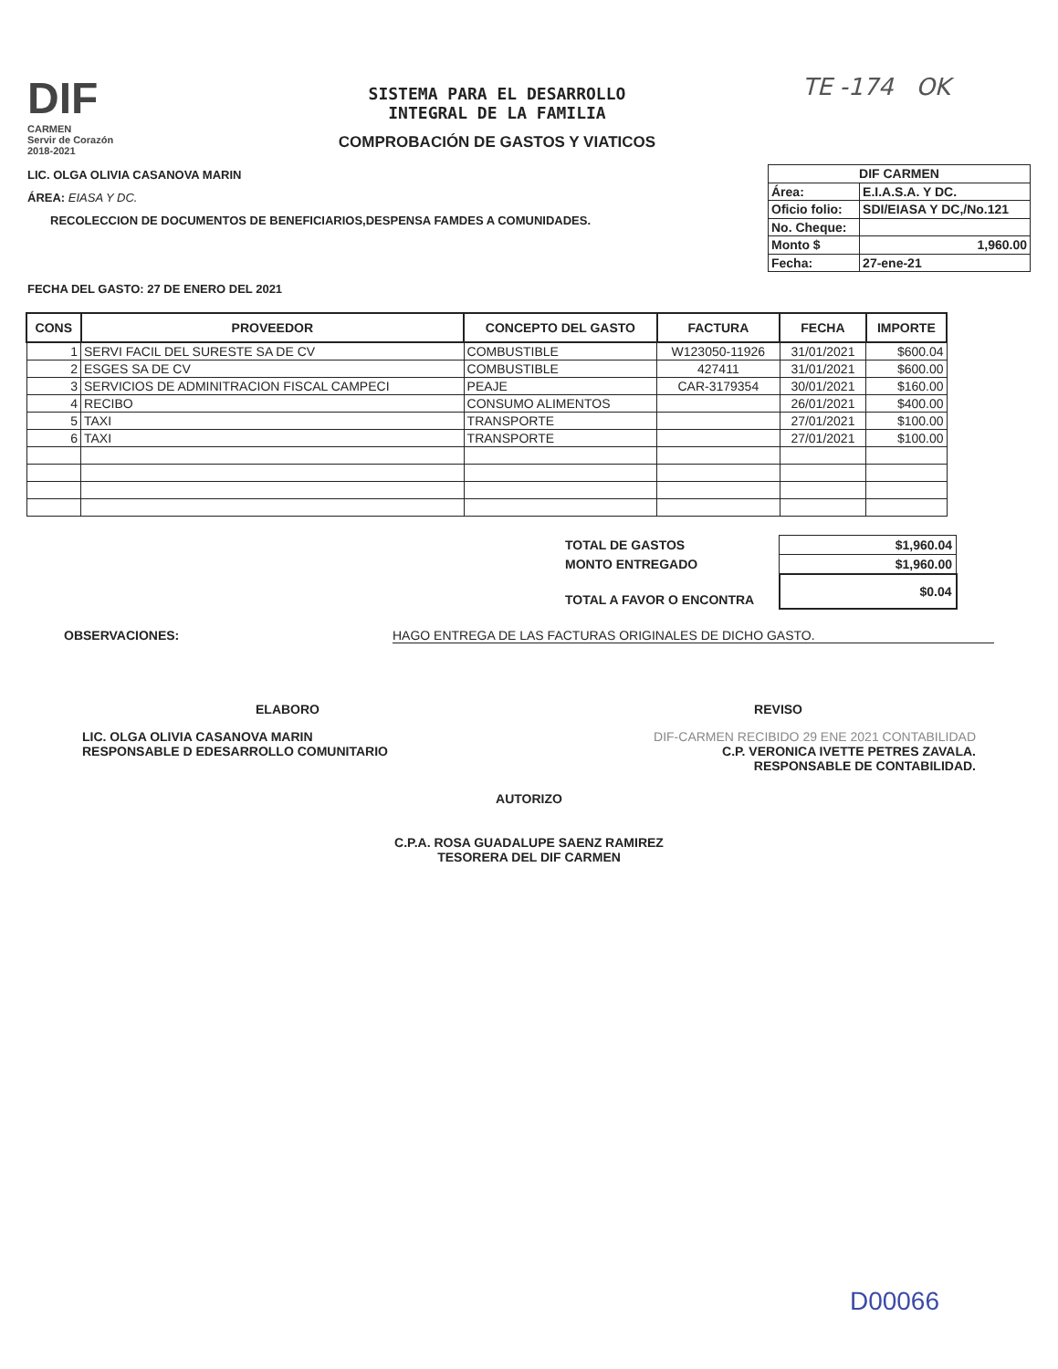DIF
CARMEN
Servir de Corazón
2018-2021
SISTEMA PARA EL DESARROLLO
INTEGRAL DE LA FAMILIA
COMPROBACIÓN DE GASTOS Y VIATICOS
TE -174 OK
LIC. OLGA OLIVIA CASANOVA MARIN
ÁREA: EIASA Y DC.
RECOLECCION DE DOCUMENTOS DE BENEFICIARIOS,DESPENSA FAMDES A COMUNIDADES.
FECHA DEL GASTO: 27 DE ENERO DEL 2021
| DIF CARMEN | |
| Área: | E.I.A.S.A. Y DC. |
| Oficio folio: | SDI/EIASA Y DC,/No.121 |
| No. Cheque: | |
| Monto $ | 1,960.00 |
| Fecha: | 27-ene-21 |
| CONS | PROVEEDOR | CONCEPTO DEL GASTO | FACTURA | FECHA | IMPORTE |
| --- | --- | --- | --- | --- | --- |
| 1 | SERVI FACIL DEL SURESTE SA DE CV | COMBUSTIBLE | W123050-11926 | 31/01/2021 | $600.04 |
| 2 | ESGES SA DE CV | COMBUSTIBLE | 427411 | 31/01/2021 | $600.00 |
| 3 | SERVICIOS DE ADMINITRACION FISCAL CAMPECI | PEAJE | CAR-3179354 | 30/01/2021 | $160.00 |
| 4 | RECIBO | CONSUMO ALIMENTOS | | 26/01/2021 | $400.00 |
| 5 | TAXI | TRANSPORTE | | 27/01/2021 | $100.00 |
| 6 | TAXI | TRANSPORTE | | 27/01/2021 | $100.00 |
| TOTAL DE GASTOS | $1,960.04 |
| MONTO ENTREGADO | $1,960.00 |
| TOTAL A FAVOR O ENCONTRA | $0.04 |
OBSERVACIONES: HAGO ENTREGA DE LAS FACTURAS ORIGINALES DE DICHO GASTO.
ELABORO
LIC. OLGA OLIVIA CASANOVA MARIN
RESPONSABLE D EDESARROLLO COMUNITARIO
REVISO
DIF-CARMEN RECIBIDO 29 ENE 2021 CONTABILIDAD
C.P. VERONICA IVETTE PETRES ZAVALA.
RESPONSABLE DE CONTABILIDAD.
AUTORIZO
C.P.A. ROSA GUADALUPE SAENZ RAMIREZ
TESORERA DEL DIF CARMEN
D00066